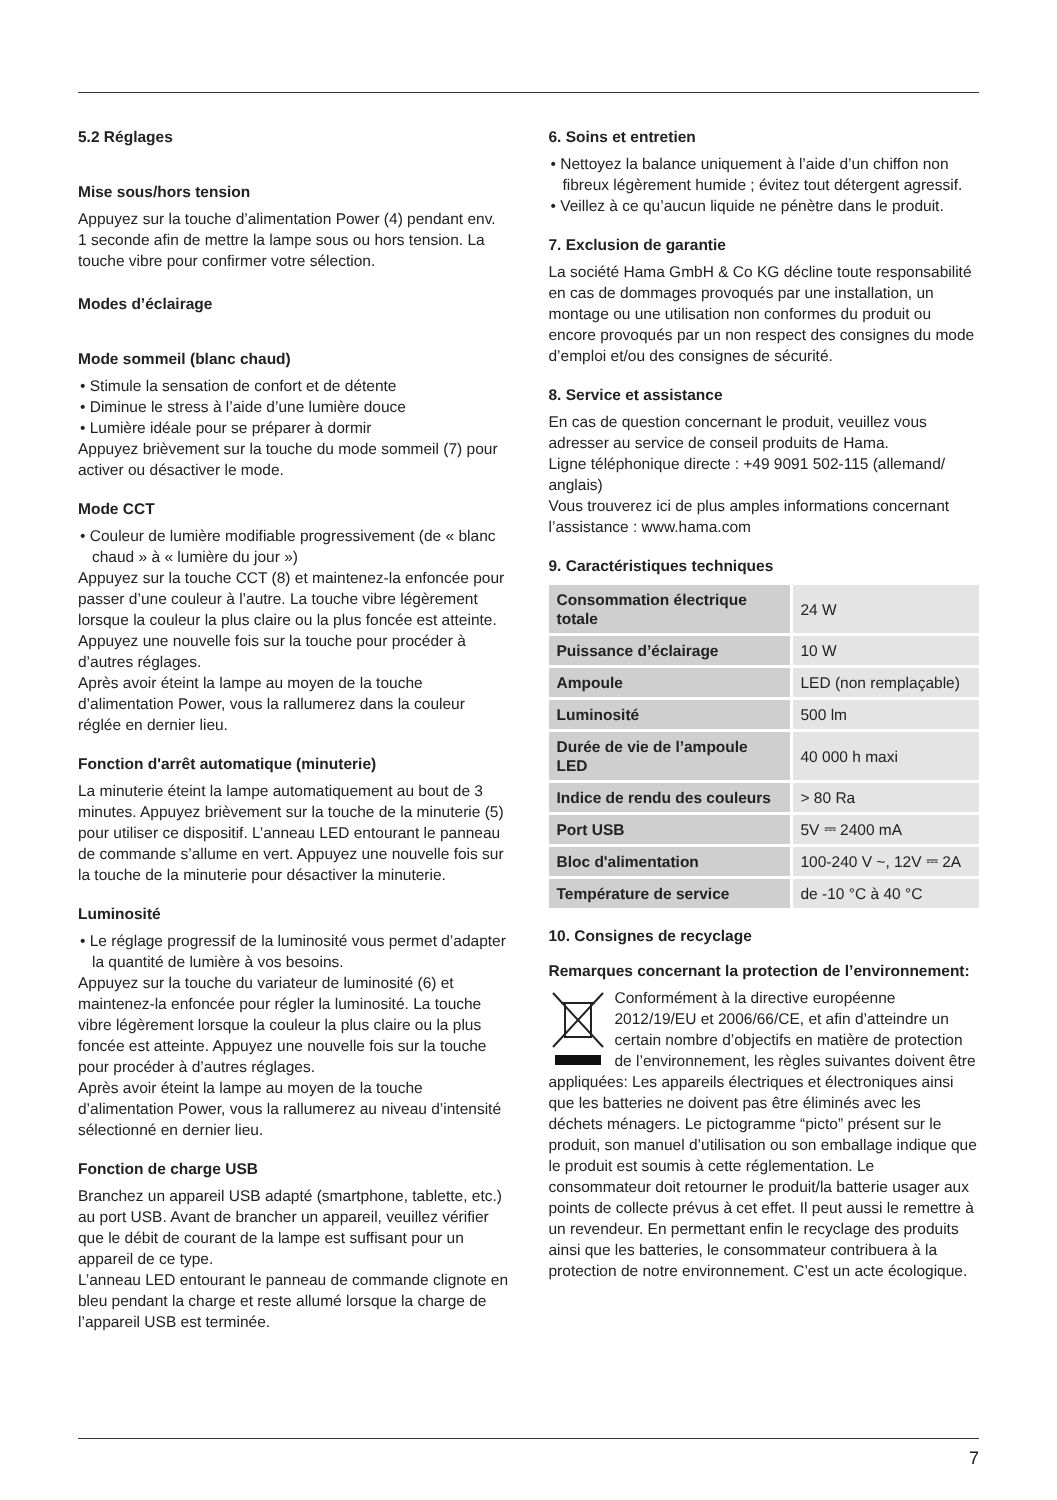5.2 Réglages
Mise sous/hors tension
Appuyez sur la touche d’alimentation Power (4) pendant env. 1 seconde afin de mettre la lampe sous ou hors tension. La touche vibre pour confirmer votre sélection.
Modes d’éclairage
Mode sommeil (blanc chaud)
• Stimule la sensation de confort et de détente
• Diminue le stress à l’aide d’une lumière douce
• Lumière idéale pour se préparer à dormir
Appuyez brièvement sur la touche du mode sommeil (7) pour activer ou désactiver le mode.
Mode CCT
• Couleur de lumière modifiable progressivement (de « blanc chaud » à « lumière du jour »)
Appuyez sur la touche CCT (8) et maintenez-la enfoncée pour passer d’une couleur à l’autre. La touche vibre légèrement lorsque la couleur la plus claire ou la plus foncée est atteinte. Appuyez une nouvelle fois sur la touche pour procéder à d’autres réglages.
Après avoir éteint la lampe au moyen de la touche d’alimentation Power, vous la rallumerez dans la couleur réglée en dernier lieu.
Fonction d'arrêt automatique (minuterie)
La minuterie éteint la lampe automatiquement au bout de 3 minutes. Appuyez brièvement sur la touche de la minuterie (5) pour utiliser ce dispositif. L’anneau LED entourant le panneau de commande s’allume en vert. Appuyez une nouvelle fois sur la touche de la minuterie pour désactiver la minuterie.
Luminosité
• Le réglage progressif de la luminosité vous permet d’adapter la quantité de lumière à vos besoins.
Appuyez sur la touche du variateur de luminosité (6) et maintenez-la enfoncée pour régler la luminosité. La touche vibre légèrement lorsque la couleur la plus claire ou la plus foncée est atteinte. Appuyez une nouvelle fois sur la touche pour procéder à d’autres réglages.
Après avoir éteint la lampe au moyen de la touche d’alimentation Power, vous la rallumerez au niveau d’intensité sélectionné en dernier lieu.
Fonction de charge USB
Branchez un appareil USB adapté (smartphone, tablette, etc.) au port USB. Avant de brancher un appareil, veuillez vérifier que le débit de courant de la lampe est suffisant pour un appareil de ce type.
L’anneau LED entourant le panneau de commande clignote en bleu pendant la charge et reste allumé lorsque la charge de l’appareil USB est terminée.
6. Soins et entretien
• Nettoyez la balance uniquement à l’aide d’un chiffon non fibreux légèrement humide ; évitez tout détergent agressif.
• Veillez à ce qu’aucun liquide ne pénètre dans le produit.
7. Exclusion de garantie
La société Hama GmbH & Co KG décline toute responsabilité en cas de dommages provoqués par une installation, un montage ou une utilisation non conformes du produit ou encore provoqués par un non respect des consignes du mode d’emploi et/ou des consignes de sécurité.
8. Service et assistance
En cas de question concernant le produit, veuillez vous adresser au service de conseil produits de Hama.
Ligne téléphonique directe : +49 9091 502-115 (allemand/ anglais)
Vous trouverez ici de plus amples informations concernant l’assistance : www.hama.com
9. Caractéristiques techniques
| Consommation électrique totale | 24 W |
| Puissance d’éclairage | 10 W |
| Ampoule | LED (non remplaçable) |
| Luminosité | 500 lm |
| Durée de vie de l’ampoule LED | 40 000 h maxi |
| Indice de rendu des couleurs | > 80 Ra |
| Port USB | 5V ⎓ 2400 mA |
| Bloc d'alimentation | 100-240 V ~, 12V ⎓ 2A |
| Température de service | de -10 °C à 40 °C |
10. Consignes de recyclage
Remarques concernant la protection de l’environnement:
Conformément à la directive européenne 2012/19/EU et 2006/66/CE, et afin d’atteindre un certain nombre d’objectifs en matière de protection de l’environnement, les règles suivantes doivent être appliquées: Les appareils électriques et électroniques ainsi que les batteries ne doivent pas être éliminés avec les déchets ménagers. Le pictogramme “picto” présent sur le produit, son manuel d’utilisation ou son emballage indique que le produit est soumis à cette réglementation. Le consommateur doit retourner le produit/la batterie usager aux points de collecte prévus à cet effet. Il peut aussi le remettre à un revendeur. En permettant enfin le recyclage des produits ainsi que les batteries, le consommateur contribuera à la protection de notre environnement. C’est un acte écologique.
7